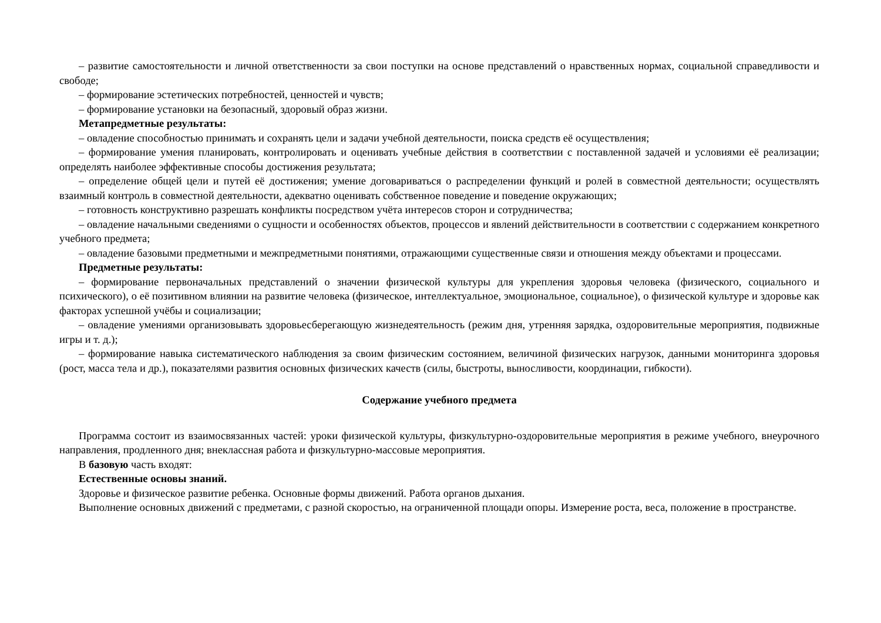– развитие самостоятельности и личной ответственности за свои поступки на основе представлений о нравственных нормах, социальной справедливости и свободе;
– формирование эстетических потребностей, ценностей и чувств;
– формирование установки на безопасный, здоровый образ жизни.
Метапредметные результаты:
– овладение способностью принимать и сохранять цели и задачи учебной деятельности, поиска средств её осуществления;
– формирование умения планировать, контролировать и оценивать учебные действия в соответствии с поставленной задачей и условиями её реализации; определять наиболее эффективные способы достижения результата;
– определение общей цели и путей её достижения; умение договариваться о распределении функций и ролей в совместной деятельности; осуществлять взаимный контроль в совместной деятельности, адекватно оценивать собственное поведение и поведение окружающих;
– готовность конструктивно разрешать конфликты посредством учёта интересов сторон и сотрудничества;
– овладение начальными сведениями о сущности и особенностях объектов, процессов и явлений действительности в соответствии с содержанием конкретного учебного предмета;
– овладение базовыми предметными и межпредметными понятиями, отражающими существенные связи и отношения между объектами и процессами.
Предметные результаты:
– формирование первоначальных представлений о значении физической культуры для укрепления здоровья человека (физического, социального и психического), о её позитивном влиянии на развитие человека (физическое, интеллектуальное, эмоциональное, социальное), о физической культуре и здоровье как факторах успешной учёбы и социализации;
– овладение умениями организовывать здоровьесберегающую жизнедеятельность (режим дня, утренняя зарядка, оздоровительные мероприятия, подвижные игры и т. д.);
– формирование навыка систематического наблюдения за своим физическим состоянием, величиной физических нагрузок, данными мониторинга здоровья (рост, масса тела и др.), показателями развития основных физических качеств (силы, быстроты, выносливости, координации, гибкости).
Содержание учебного предмета
Программа состоит из взаимосвязанных частей: уроки физической культуры, физкультурно-оздоровительные мероприятия в режиме учебного, внеурочного направления, продленного дня; внеклассная работа и физкультурно-массовые мероприятия.
В базовую часть входят:
Естественные основы знаний.
Здоровье и физическое развитие ребенка. Основные формы движений. Работа органов дыхания.
Выполнение основных движений с предметами, с разной скоростью, на ограниченной площади опоры. Измерение роста, веса, положение в пространстве.